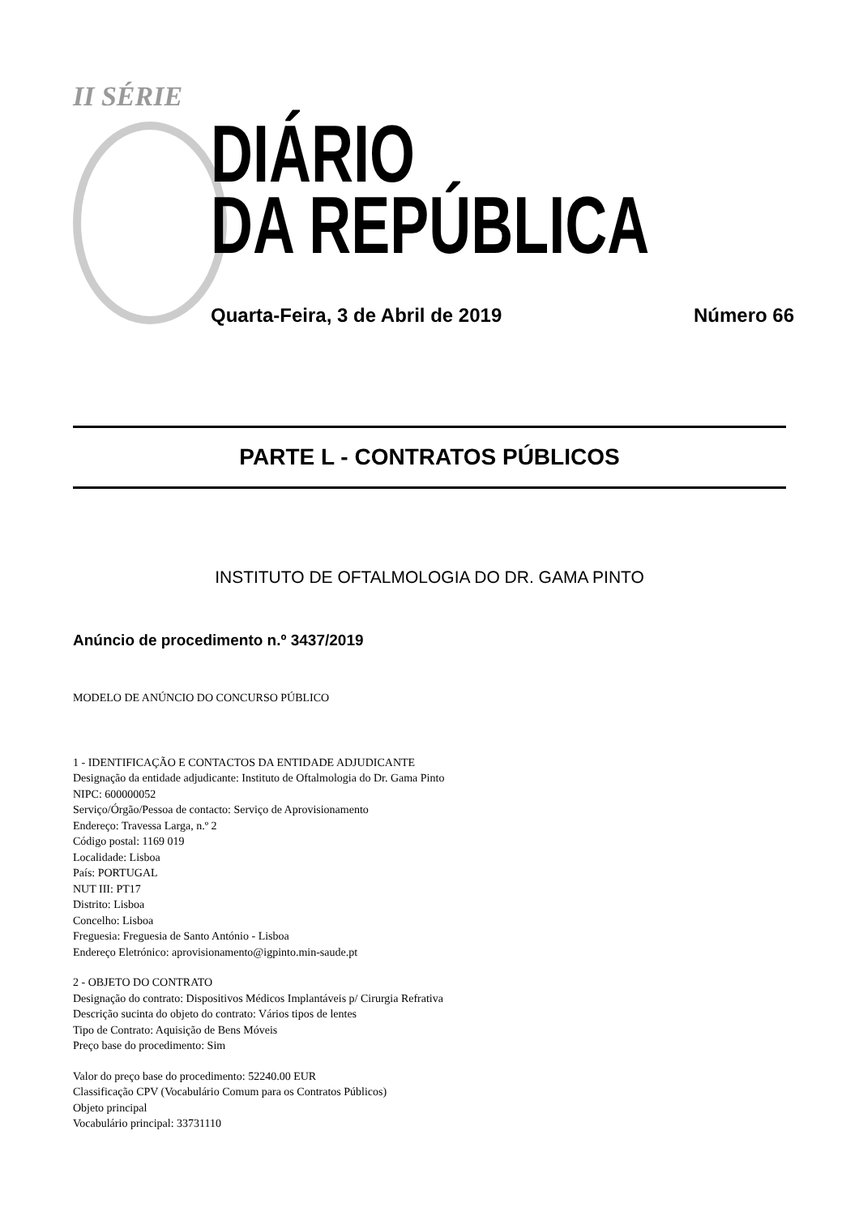II SÉRIE
DIÁRIO
DA REPÚBLICA
Quarta-Feira, 3 de Abril de 2019 Número 66
PARTE L - CONTRATOS PÚBLICOS
INSTITUTO DE OFTALMOLOGIA DO DR. GAMA PINTO
Anúncio de procedimento n.º 3437/2019
MODELO DE ANÚNCIO DO CONCURSO PÚBLICO
1 - IDENTIFICAÇÃO E CONTACTOS DA ENTIDADE ADJUDICANTE
Designação da entidade adjudicante: Instituto de Oftalmologia do Dr. Gama Pinto
NIPC: 600000052
Serviço/Órgão/Pessoa de contacto: Serviço de Aprovisionamento
Endereço: Travessa Larga, n.º 2
Código postal: 1169 019
Localidade: Lisboa
País: PORTUGAL
NUT III: PT17
Distrito: Lisboa
Concelho: Lisboa
Freguesia: Freguesia de Santo António - Lisboa
Endereço Eletrónico: aprovisionamento@igpinto.min-saude.pt
2 - OBJETO DO CONTRATO
Designação do contrato: Dispositivos Médicos Implantáveis p/ Cirurgia Refrativa
Descrição sucinta do objeto do contrato: Vários tipos de lentes
Tipo de Contrato: Aquisição de Bens Móveis
Preço base do procedimento: Sim
Valor do preço base do procedimento: 52240.00 EUR
Classificação CPV (Vocabulário Comum para os Contratos Públicos)
Objeto principal
Vocabulário principal: 33731110